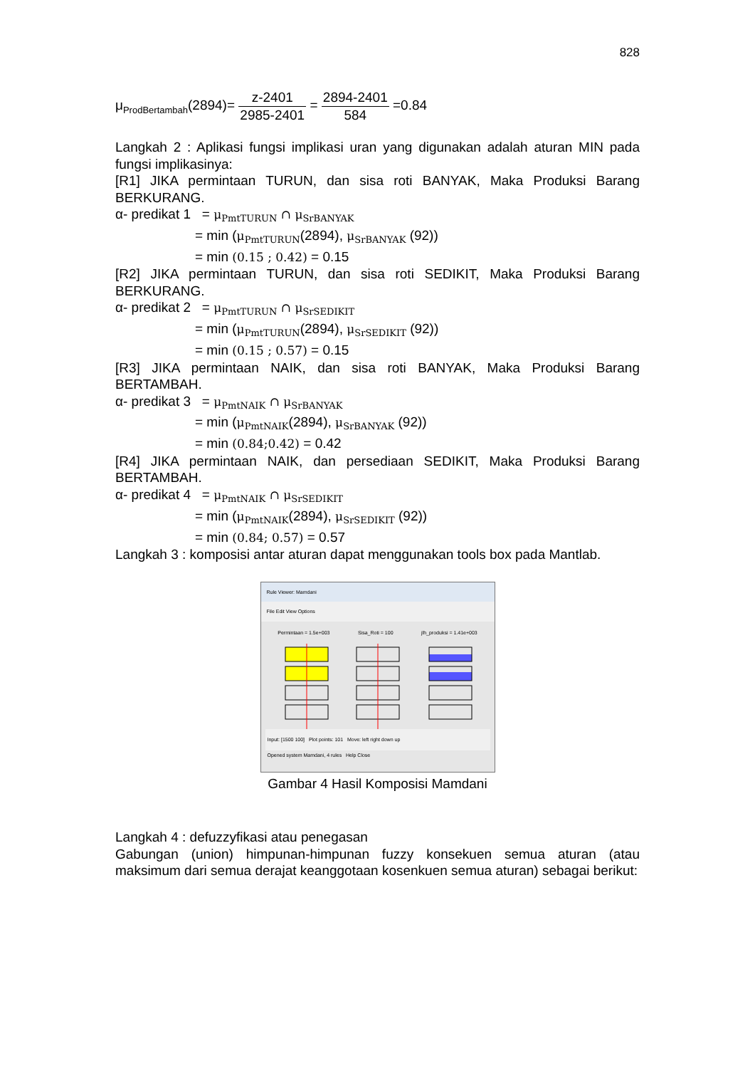828
μ<sub>ProdBertambah</sub>(2894)= z-2401 2985-2401 = 2894-2401 584 =0.84
Langkah 2 : Aplikasi fungsi implikasi uran yang digunakan adalah aturan MIN pada fungsi implikasinya:
[R1] JIKA permintaan TURUN, dan sisa roti BANYAK, Maka Produksi Barang BERKURANG.
α- predikat 1 = μ<sub>PmtTURUN</sub> ∩ μ<sub>SrBANYAK</sub>
= min (μ<sub>PmtTURUN</sub>(2894), μ<sub>SrBANYAK</sub> (92))
= min (0.15 ; 0.42) = 0.15
[R2] JIKA permintaan TURUN, dan sisa roti SEDIKIT, Maka Produksi Barang BERKURANG.
α- predikat 2 = μ<sub>PmtTURUN</sub> ∩ μ<sub>SrSEDIKIT</sub>
= min (μ<sub>PmtTURUN</sub>(2894), μ<sub>SrSEDIKIT</sub> (92))
= min (0.15 ; 0.57) = 0.15
[R3] JIKA permintaan NAIK, dan sisa roti BANYAK, Maka Produksi Barang BERTAMBAH.
α- predikat 3 = μ<sub>PmtNAIK</sub> ∩ μ<sub>SrBANYAK</sub>
= min (μ<sub>PmtNAIK</sub>(2894), μ<sub>SrBANYAK</sub> (92))
= min (0.84;0.42) = 0.42
[R4] JIKA permintaan NAIK, dan persediaan SEDIKIT, Maka Produksi Barang BERTAMBAH.
α- predikat 4 = μ<sub>PmtNAIK</sub> ∩ μ<sub>SrSEDIKIT</sub>
= min (μ<sub>PmtNAIK</sub>(2894), μ<sub>SrSEDIKIT</sub> (92))
= min (0.84; 0.57) = 0.57
Langkah 3 : komposisi antar aturan dapat menggunakan tools box pada Mantlab.
Rule Viewer: Mamdani
File Edit View Options
Permintaan = 1.5e+003 Sisa_Roti = 100 jlh_produksi = 1.41e+003
Input: [1500 100] Plot points: 101 Move: left right down up
Opened system Mamdani, 4 rules Help Close
Gambar 4 Hasil Komposisi Mamdani
Langkah 4 : defuzzyfikasi atau penegasan
Gabungan (union) himpunan-himpunan fuzzy konsekuen semua aturan (atau maksimum dari semua derajat keanggotaan kosenkuen semua aturan) sebagai berikut: